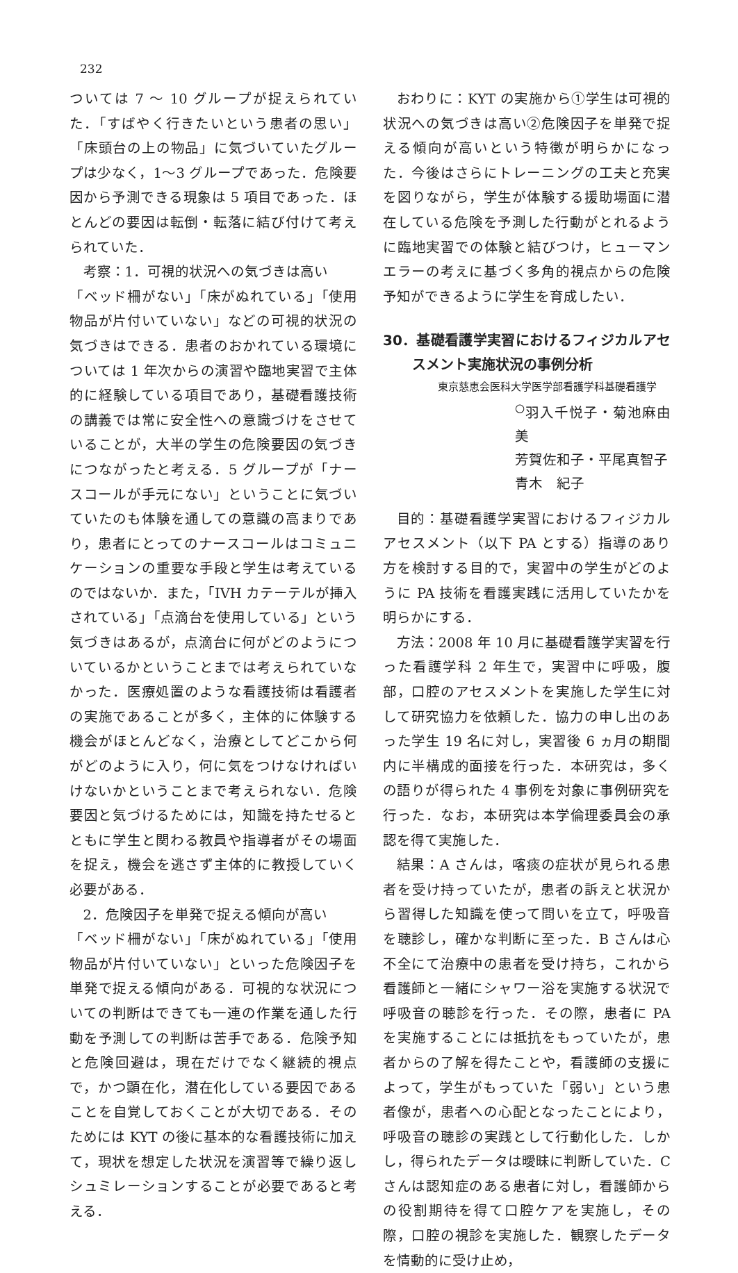232
ついては 7 〜 10 グループが捉えられていた．「すばやく行きたいという患者の思い」「床頭台の上の物品」に気づいていたグループは少なく，1〜3 グループであった．危険要因から予測できる現象は 5 項目であった．ほとんどの要因は転倒・転落に結び付けて考えられていた．
考察：1．可視的状況への気づきは高い
「ベッド柵がない」「床がぬれている」「使用物品が片付いていない」などの可視的状況の気づきはできる．患者のおかれている環境については 1 年次からの演習や臨地実習で主体的に経験している項目であり，基礎看護技術の講義では常に安全性への意識づけをさせていることが，大半の学生の危険要因の気づきにつながったと考える．5 グループが「ナースコールが手元にない」ということに気づいていたのも体験を通しての意識の高まりであり，患者にとってのナースコールはコミュニケーションの重要な手段と学生は考えているのではないか．また，「IVH カテーテルが挿入されている」「点滴台を使用している」という気づきはあるが，点滴台に何がどのようについているかということまでは考えられていなかった．医療処置のような看護技術は看護者の実施であることが多く，主体的に体験する機会がほとんどなく，治療としてどこから何がどのように入り，何に気をつけなければいけないかということまで考えられない．危険要因と気づけるためには，知識を持たせるとともに学生と関わる教員や指導者がその場面を捉え，機会を逃さず主体的に教授していく必要がある．
2．危険因子を単発で捉える傾向が高い
「ベッド柵がない」「床がぬれている」「使用物品が片付いていない」といった危険因子を単発で捉える傾向がある．可視的な状況についての判断はできても一連の作業を通した行動を予測しての判断は苦手である．危険予知と危険回避は，現在だけでなく継続的視点で，かつ顕在化，潜在化している要因であることを自覚しておくことが大切である．そのためには KYT の後に基本的な看護技術に加えて，現状を想定した状況を演習等で繰り返しシュミレーションすることが必要であると考える．
おわりに：KYT の実施から①学生は可視的状況への気づきは高い②危険因子を単発で捉える傾向が高いという特徴が明らかになった．今後はさらにトレーニングの工夫と充実を図りながら，学生が体験する援助場面に潜在している危険を予測した行動がとれるように臨地実習での体験と結びつけ，ヒューマンエラーの考えに基づく多角的視点からの危険予知ができるように学生を育成したい．
30．基礎看護学実習におけるフィジカルアセスメント実施状況の事例分析
東京慈恵会医科大学医学部看護学科基礎看護学
<sup>○</sup>羽入千悦子・菊池麻由美
芳賀佐和子・平尾真智子
青木　紀子
目的：基礎看護学実習におけるフィジカルアセスメント（以下 PA とする）指導のあり方を検討する目的で，実習中の学生がどのように PA 技術を看護実践に活用していたかを明らかにする．
方法：2008 年 10 月に基礎看護学実習を行った看護学科 2 年生で，実習中に呼吸，腹部，口腔のアセスメントを実施した学生に対して研究協力を依頼した．協力の申し出のあった学生 19 名に対し，実習後 6 ヵ月の期間内に半構成的面接を行った．本研究は，多くの語りが得られた 4 事例を対象に事例研究を行った．なお，本研究は本学倫理委員会の承認を得て実施した．
結果：A さんは，喀痰の症状が見られる患者を受け持っていたが，患者の訴えと状況から習得した知識を使って問いを立て，呼吸音を聴診し，確かな判断に至った．B さんは心不全にて治療中の患者を受け持ち，これから看護師と一緒にシャワー浴を実施する状況で呼吸音の聴診を行った．その際，患者に PA を実施することには抵抗をもっていたが，患者からの了解を得たことや，看護師の支援によって，学生がもっていた「弱い」という患者像が，患者への心配となったことにより，呼吸音の聴診の実践として行動化した．しかし，得られたデータは曖昧に判断していた．C さんは認知症のある患者に対し，看護師からの役割期待を得て口腔ケアを実施し，その際，口腔の視診を実施した．観察したデータを情動的に受け止め，